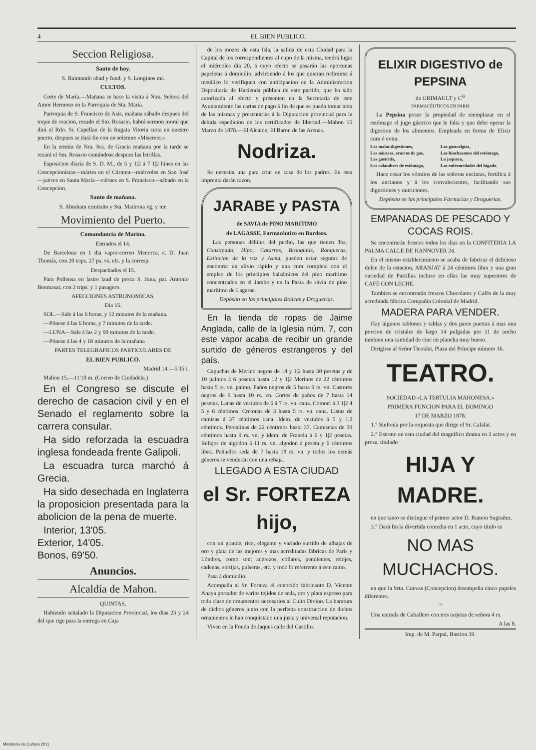4 EL BIEN PUBLICO.
Seccion Religiosa.
Santo de hoy.
S. Raimundo abad y fund. y S. Longinos mr.
CULTOS.
Corte de María.—Mañana se hace la visita á Ntra. Señora del Amor Hermoso en la Parroquia de Sta. María.
Parroquia de S. Francisco de Asis, mañana sábado despues del toque de oracion, rezado el Sto. Rosario, habrá sermon moral que dirá el Rdo. Sr. Capellan de la fragata Vitoria surta en nuestro puerto, despues se dará fin con un solemne «Miserere.»
En la ermita de Nra. Sra. de Gracia mañana por la tarde se rezará el Sm. Rosario cantándose despues las letrillas.
Esposicion diaria de S. D. M., de 5 y 1|2 á 7 1|2 lúnes en las Concepcionistas—mártes en el Cármen—miércoles en San José—juéves en Santa María—viérnes en S. Francisco—sábado en la Concepcion.
Santo de mañana.
S. Abraham ermitaño y Sta. Madrona vg. y mr.
Movimiento del Puerto.
Comandancia de Marina.
Entrados el 14.
De Barcelona en 1 dia vapor-correo Menorca, c. D. Juan Thomás, con 20 trips. 27 ps. vs. efs. y la corresp.
Despachados el 15.
Para Pollensa en lastre laud de pesca S. Juna, pat. Antonio Benmasar, con 2 trips. y 1 pasagero.
AFECCIONES ASTRONOMICAS.
Dia 15.
SOL.—Sale á las 6 horas, y 12 minutos de la mañana.
—Pónese á las 6 horas, y 7 minutos de la tarde.
—LUNA—Sale á las 2 y 00 minutos de la tarde.
—Pónese á las 4 y 18 minutos de la mañana
PARTES TELEGRAFICOS PARTICULARES DE
EL BIEN PUBLICO.
Madrid 14.—5'35 t.
Mahon 15.—11'10 m. (Correo de Ciudadela.)
En el Congreso se discute el derecho de casacion civil y en el Senado el reglamento sobre la carrera consular.
Ha sido reforzada la escuadra inglesa fondeada frente Galipoli.
La escuadra turca marchó á Grecia.
Ha sido desechada en Inglaterra la proposicion presentada para la abolicion de la pena de muerte.
Interior, 13'05.
Exterior, 14'05.
Bonos, 69'50.
Anuncios.
Alcaldía de Mahon.
QUINTAS.
Habiendo señalado la Diputacion Provincial, los dias 23 y 24 del que rige para la entrega en Caja
de los mozos de esta Isla, la salida de esta Ciudad para la Capital de los correspondientes al cupo de la misma, tendrá lugar el miércoles dia 20, á cuyo efecto se pasarán las oportunas papeletas á domicilio, advirtiendo á los que quieran redimirse á metálico lo verifiquen con anticipacion en la Administracion Depositaría de Hacienda pública de este partido, que ha sido autorizada al efecto y presenten en la Secretaría de este Ayuntamiento las cartas de pago á fin de que se pueda tomar nota de las mismas y presentarlas á la Diputacion provincial para la debida espedicion de los certificados de libertad.—Mahon 15 Marzo de 1878.—El Alcalde, El Baron de las Arenas.
Nodriza.
Se necesita una para criar en casa de los padres. En esta imprenta darán razon.
JARABE y PASTA
de SAVIA de PINO MARITIMO
de LAGASSE, Farmacéutico en Burdeos.
Las personas débiles del pecho, las que tienen Tos, Constipado, Hipo, Catarros, Bronquitis, Ronqueras, Extincion de la voz y Asma, pueden estar seguras de encontrar un alivio rápido y una cura completa con el empleo de los principios balsámicos del pino marítimo concentrados en el Jarabe y en la Pasta de sávia de pino marítimo de Lagasse.
Depósito en las principales Boticas y Droguerias.
En la tienda de ropas de Jaime Anglada, calle de la Iglesia núm. 7, con este vapor acaba de recibir un grande surtido de géneros estrangeros y del país.
Capuchas de Merino negras de 14 y 1|2 hasta 50 pesetas y de 10 palmos á 6 pesetas hasta 12 y 1|2 Merinos de 22 céntimos hasta 5 rs. vn. palmo, Paños negros de 5 hasta 9 rs. vn. Castores negros de 9 hasta 10 rs. vn. Cortes de paños de 7 hasta 14 pesetas. Lanas de vestidos de 6 á 7 rs. vn. cana. Cotonet á 3 1|2 4 5 y 6 céntimos. Cretonas de 3 hasta 5 rs. vn. cana. Listas de camisas á 37 céntimos cana. Idem. de vestidos á 5 y 1|2 céntimos. Percalinas de 22 céntimos hasta 37. Camisetas de 39 céntimos hasta 9 rs. vn. y idem. de Franela á 6 y 1|2 pesetas. Refajos de algodon á 11 rs. vn. algodon á peseta y 6 céntimos libra. Pañuelos seda de 7 hasta 18 rs. vn. y todos los demás géneros se venderán con una rebaja.
LLEGADO A ESTA CIUDAD
el Sr. FORTEZA hijo,
con un grande, rico, elegante y variado surtido de alhajas de oro y plata de las mejores y mas acreditadas fábricas de París y Lóndres, como son: aderezos, collares, pendientes, relojes, cadenas, sortijas, pulseras, etc. y todo lo referrente á este ramo.
Pasa á domicilio.
Acompaña al Sr. Forteza el conocido fabricante D. Vicente Anaya portador de varios tejidos de seda, oro y plata espreso para toda clase de ornamentos necesarios al Culto Divino. La baratura de dichos géneros junto con la perfecta construccion de dichos ornamentos le han conquistado una justa y universal reputacion.
Viven en la Fonda de Jaques calle del Castillo.
ELIXIR DIGESTIVO de PEPSINA
de GRIMAULT y C<sup>ia</sup>
FARMACÉUTICOS EN PARIS
La Pepsina posee la propiedad de reemplazar en el estómago el jugo gástrico que le falta y que debe operar la digestion de los alimentos. Empleada en forma de Elixir cura ó evita:
Las malas digestiones,
Las náuseas, eructos de gas,
Las gastritis,
Los calambres de estómago,
Las gastralgias,
Las hinchazones del estómago,
La jaqueca,
Las enfermedades del hígado.
Hace cesar los vómitos de las señoras encintas, fortifica á los ancianos y á los convalecientes, facilitando sus digestiones y nutriciones.
Depósito en las principales Farmacias y Droguerias.
EMPANADAS DE PESCADO Y COCAS ROIS.
Se encontrarán frescos todos los dias en la CONFITERÍA LA PALMA CALLE DE HANNOVER 24.
En el mismo establecimiento se acaba de fabricar el delicioso dulce de la estacion, ARANJAT á 24 céntimos libra y una gran variedad de Pastillas incluso en ellas las muy superiores de CAFÉ CON LECHE.
Tambien se encontrarán frescos Chocolates y Cafés de la muy acreditada fábrica Compañía Colonial de Madrid.
MADERA PARA VENDER.
Hay algunos tablones y tablas y dos pares puertas á mas una porcion de cristales de largo 14 pulgadas por 11 de ancho tambien una cantidad de cinc en plancha muy bueno.
Dirigirse al Señor Ticoulat, Plaza del Príncipe número 16.
TEATRO.
SOCIEDAD «LA TERTULIA MAHONESA.»
PRIMERA FUNCION PARA EL DOMINGO
17 DE MARZO 1878.
1.° Sinfonía por la orquesta que dirige el Sr. Calafat.
2.° Estreno en esta ciudad del magnífico drama en 3 actos y en prosa, titulado
HIJA Y MADRE.
en que tanto se distingue el primer actor D. Ramon Sugrañez.
3.° Dará fin la divertida comedia en 1 acto, cuyo título es
NO MAS MUCHACHOS.
en que la Srta. Cuevas (Concepcion) desempeña cinco papeles diferentes.
☞
Una entrada de Caballero con tres tarjetas de señora 4 rs.
A las 8.
Imp. de M. Parpal, Bastion 39.
Ministerio de Cultura 2011